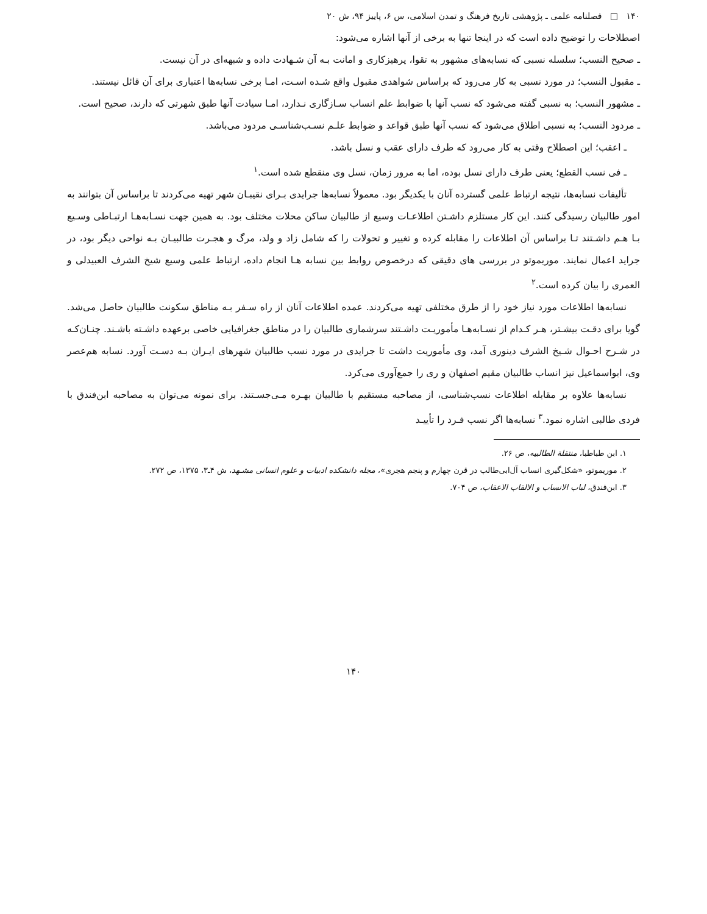۱۴۰ □ فصلنامه علمی ـ پژوهشی تاریخ فرهنگ و تمدن اسلامی، س ۶، پاییز ۹۴، ش ۲۰
اصطلاحات را توضیح داده است که در اینجا تنها به برخی از آنها اشاره می‌شود:
ـ صحیح النسب؛ سلسله نسبی که نسابه‌های مشهور به تقوا، پرهیزکاری و امانت بـه آن شـهادت داده و شبهه‌ای در آن نیست.
ـ مقبول النسب؛ در مورد نسبی به کار می‌رود که براساس شواهدی مقبول واقع شـده اسـت، امـا برخی نسابه‌ها اعتباری برای آن قائل نیستند.
ـ مشهور النسب؛ به نسبی گفته می‌شود که نسب آنها با ضوابط علم انساب سـازگاری نـدارد، امـا سیادت آنها طبق شهرتی که دارند، صحیح است.
ـ مردود النسب؛ به نسبی اطلاق می‌شود که نسب آنها طبق قواعد و ضوابط علـم نسـب‌شناسـی مردود می‌باشد.
ـ اعقب؛ این اصطلاح وقتی به کار می‌رود که طرف دارای عقب و نسل باشد.
ـ فی نسب القطع؛ یعنی طرف دارای نسل بوده، اما به مرور زمان، نسل وی منقطع شده است.<sup>۱</sup>
تألیفات نسابه‌ها، نتیجه ارتباط علمی گسترده آنان با یکدیگر بود. معمولاً نسابه‌ها جرایدی بـرای نقیبـان شهر تهیه می‌کردند تا براساس آن بتوانند به امور طالبیان رسیدگی کنند. این کار مستلزم داشـتن اطلاعـات وسیع از طالبیان ساکن محلات مختلف بود. به همین جهت نسـابه‌هـا ارتبـاطی وسـیع بـا هـم داشـتند تـا براساس آن اطلاعات را مقابله کرده و تغییر و تحولات را که شامل زاد و ولد، مرگ و هجـرت طالبیـان بـه نواحی دیگر بود، در جراید اعمال نمایند. موریموتو در بررسی های دقیقی که درخصوص روابط بین نسابه هـا انجام داده، ارتباط علمی وسیع شیخ الشرف العبیدلی و العمری را بیان کرده است.<sup>۲</sup>
نسابه‌ها اطلاعات مورد نیاز خود را از طرق مختلفی تهیه می‌کردند. عمده اطلاعات آنان از راه سـفر بـه مناطق سکونت طالبیان حاصل می‌شد. گویا برای دقـت بیشـتر، هـر کـدام از نسـابه‌هـا مأموریـت داشـتند سرشماری طالبیان را در مناطق جغرافیایی خاصی برعهده داشـته باشـند. چنـان‌کـه در شـرح احـوال شـیخ الشرف دینوری آمد، وی مأموریت داشت تا جرایدی در مورد نسب طالبیان شهرهای ایـران بـه دسـت آورد. نسابه هم‌عصر وی، ابواسماعیل نیز انساب طالبیان مقیم اصفهان و ری را جمع‌آوری می‌کرد.
نسابه‌ها علاوه بر مقابله اطلاعات نسب‌شناسی، از مصاحبه مستقیم با طالبیان بهـره مـی‌جسـتند. برای نمونه می‌توان به مصاحبه ابن‌فندق با فردی طالبی اشاره نمود.<sup>۳</sup> نسابه‌ها اگر نسب فـرد را تأییـد
۱. ابن طباطبا، منتقلة الطالبیه، ص ۲۶.
۲. موریموتو، «شکل‌گیری انساب آل‌ابی‌طالب در قرن چهارم و پنجم هجری»، مجله دانشکده ادبیات و علوم انسانی مشـهد، ش ۴ـ۳، ۱۳۷۵، ص ۲۷۲.
۳. ابن‌فندق، لباب الانساب و الالقاب الاعقاب، ص ۷۰۴.
۱۴۰